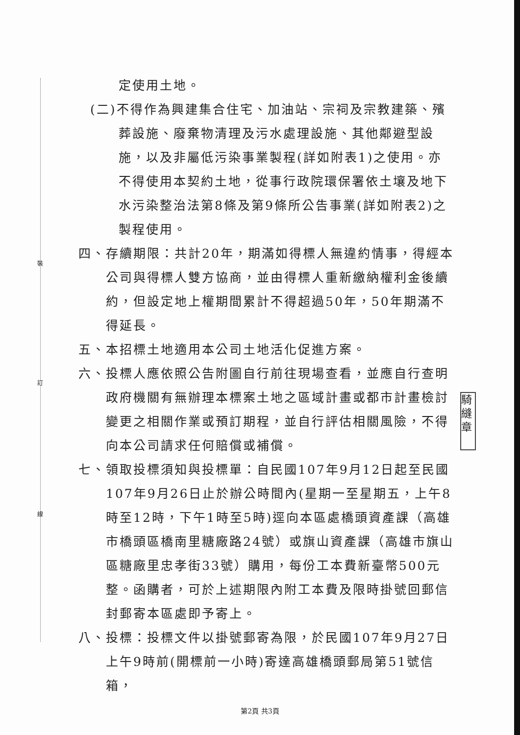裝
訂
線
騎縫章
定使用土地。
(二)不得作為興建集合住宅、加油站、宗祠及宗教建築、殯葬設施、廢棄物清理及污水處理設施、其他鄰避型設施，以及非屬低污染事業製程(詳如附表1)之使用。亦不得使用本契約土地，從事行政院環保署依土壤及地下水污染整治法第8條及第9條所公告事業(詳如附表2)之製程使用。
四、存續期限：共計20年，期滿如得標人無違約情事，得經本公司與得標人雙方協商，並由得標人重新繳納權利金後續約，但設定地上權期間累計不得超過50年，50年期滿不得延長。
五、本招標土地適用本公司土地活化促進方案。
六、投標人應依照公告附圖自行前往現場查看，並應自行查明政府機關有無辦理本標案土地之區域計畫或都市計畫檢討變更之相關作業或預訂期程，並自行評估相關風險，不得向本公司請求任何賠償或補償。
七、領取投標須知與投標單：自民國107年9月12日起至民國107年9月26日止於辦公時間內(星期一至星期五，上午8時至12時，下午1時至5時)逕向本區處橋頭資產課（高雄市橋頭區橋南里糖廠路24號）或旗山資產課（高雄市旗山區糖廠里忠孝街33號）購用，每份工本費新臺幣500元整。函購者，可於上述期限內附工本費及限時掛號回郵信封郵寄本區處即予寄上。
八、投標：投標文件以掛號郵寄為限，於民國107年9月27日上午9時前(開標前一小時)寄達高雄橋頭郵局第51號信箱，
第2頁 共3頁